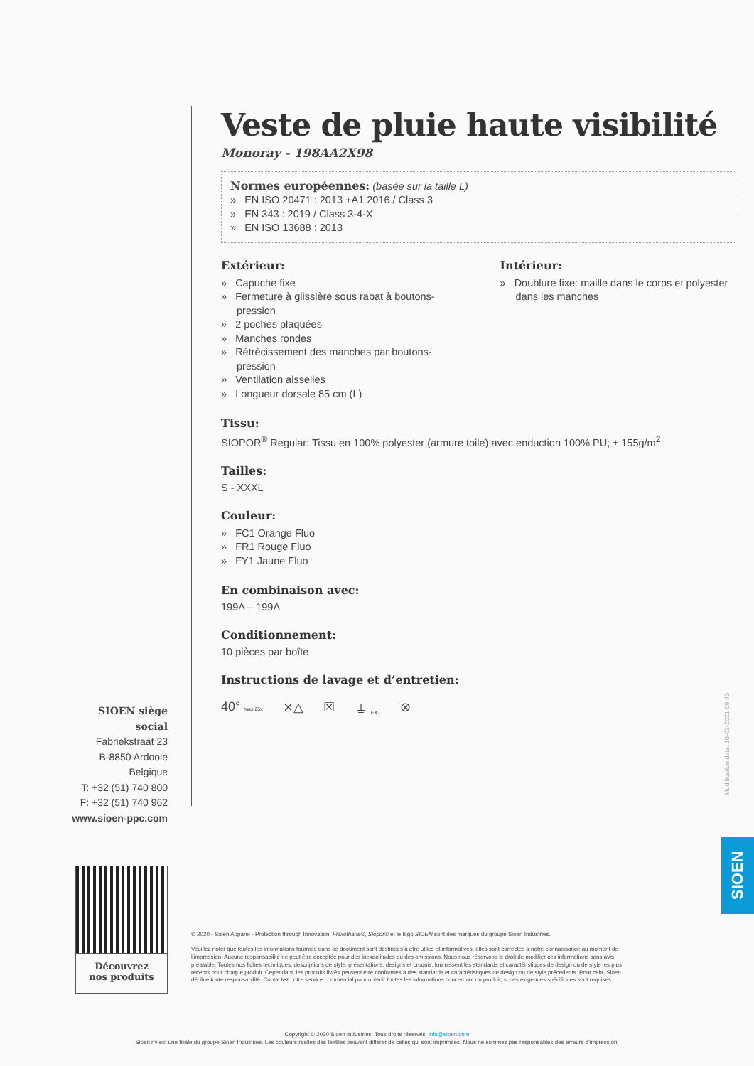Veste de pluie haute visibilité
Monoray - 198AA2X98
Normes européennes: (basée sur la taille L)
» EN ISO 20471 : 2013 +A1 2016 / Class 3
» EN 343 : 2019 / Class 3-4-X
» EN ISO 13688 : 2013
Extérieur:
» Capuche fixe
» Fermeture à glissière sous rabat à boutons-pression
» 2 poches plaquées
» Manches rondes
» Rétrécissement des manches par boutons-pression
» Ventilation aisselles
» Longueur dorsale 85 cm (L)
Intérieur:
» Doublure fixe: maille dans le corps et polyester dans les manches
Tissu:
SIOPOR<sup>®</sup> Regular: Tissu en 100% polyester (armure toile) avec enduction 100% PU; ± 155g/m<sup>2</sup>
Tailles:
S - XXXL
Couleur:
» FC1 Orange Fluo
» FR1 Rouge Fluo
» FY1 Jaune Fluo
En combinaison avec:
199A – 199A
Conditionnement:
10 pièces par boîte
Instructions de lavage et d’entretien:
40° max 25x ⨯△ ☒ ⏚ EXT ⊗
SIOEN siège social
Fabriekstraat 23
B-8850 Ardooie
Belgique
T: +32 (51) 740 800
F: +32 (51) 740 962
www.sioen-ppc.com
Découvrez
nos produits
© 2020 - Sioen Apparel - Protection through Innovation, Flexothane®, Siopor® et le logo SIOEN sont des marques du groupe Sioen Industries..
Veuillez noter que toutes les informations fournies dans ce document sont destinées à être utiles et informatives, elles sont correctes à notre connaissance au moment de l’impression. Aucune responsabilité ne peut être acceptée pour des inexactitudes ou des omissions. Nous nous réservons le droit de modifier ces informations sans avis préalable. Toutes nos fiches techniques, descriptions de style, présentations, designs et croquis, fournissent les standards et caractéristiques de design ou de style les plus récents pour chaque produit. Cependant, les produits livrés peuvent être conformes à des standards et caractéristiques de design ou de style précédents. Pour cela, Sioen décline toute responsabilité. Contactez notre service commercial pour obtenir toutes les informations concernant un produit, si des exigences spécifiques sont requises.
Modification date: 10-02-2021 09:40
SIOEN
Copyright © 2020 Sioen Industries. Tous droits réservés. info@sioen.com
Sioen nv est une filiale du groupe Sioen Industries. Les couleurs réelles des textiles peuvent différer de celles qui sont imprimées. Nous ne sommes pas responsables des erreurs d’impression.